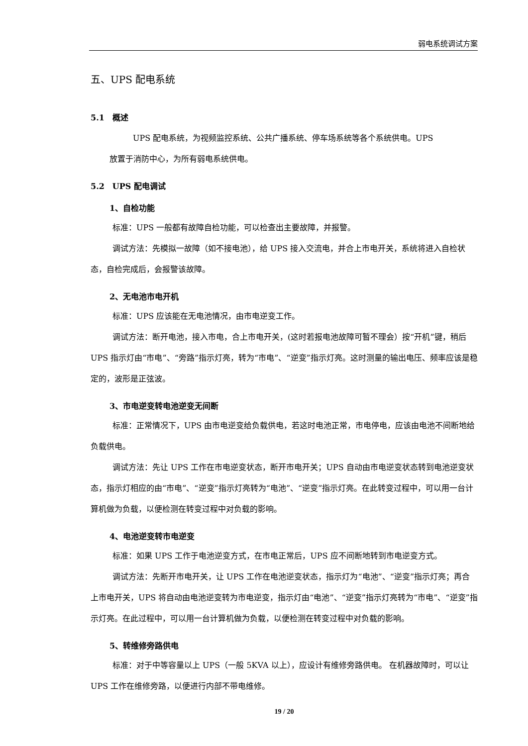弱电系统调试方案
五、UPS 配电系统
5.1　概述
UPS 配电系统，为视频监控系统、公共广播系统、停车场系统等各个系统供电。UPS
放置于消防中心，为所有弱电系统供电。
5.2　UPS 配电调试
1、自检功能
标准：UPS 一般都有故障自检功能，可以检查出主要故障，并报警。
调试方法：先模拟一故障（如不接电池），给 UPS 接入交流电，并合上市电开关，系统将进入自检状态，自检完成后，会报警该故障。
2、无电池市电开机
标准：UPS 应该能在无电池情况，由市电逆变工作。
调试方法：断开电池，接入市电，合上市电开关，(这时若报电池故障可暂不理会）按“开机”键，稍后 UPS 指示灯由“市电”、“旁路”指示灯亮，转为“市电”、“逆变”指示灯亮。这时测量的输出电压、频率应该是稳定的，波形是正弦波。
3、市电逆变转电池逆变无间断
标准：正常情况下，UPS 由市电逆变给负载供电，若这时电池正常，市电停电，应该由电池不间断地给负载供电。
调试方法：先让 UPS 工作在市电逆变状态，断开市电开关；UPS 自动由市电逆变状态转到电池逆变状态，指示灯相应的由“市电”、“逆变”指示灯亮转为“电池”、“逆变”指示灯亮。在此转变过程中，可以用一台计算机做为负载，以便检测在转变过程中对负载的影响。
4、电池逆变转市电逆变
标准：如果 UPS 工作于电池逆变方式，在市电正常后，UPS 应不间断地转到市电逆变方式。
调试方法：先断开市电开关，让 UPS 工作在电池逆变状态，指示灯为“电池”、“逆变”指示灯亮；再合上市电开关，UPS 将自动由电池逆变转为市电逆变，指示灯由“电池”、“逆变”指示灯亮转为“市电”、“逆变”指示灯亮。在此过程中，可以用一台计算机做为负载，以便检测在转变过程中对负载的影响。
5、转维修旁路供电
标准：对于中等容量以上 UPS（一般 5KVA 以上），应设计有维修旁路供电。 在机器故障时，可以让 UPS 工作在维修旁路，以便进行内部不带电维修。
19 / 20